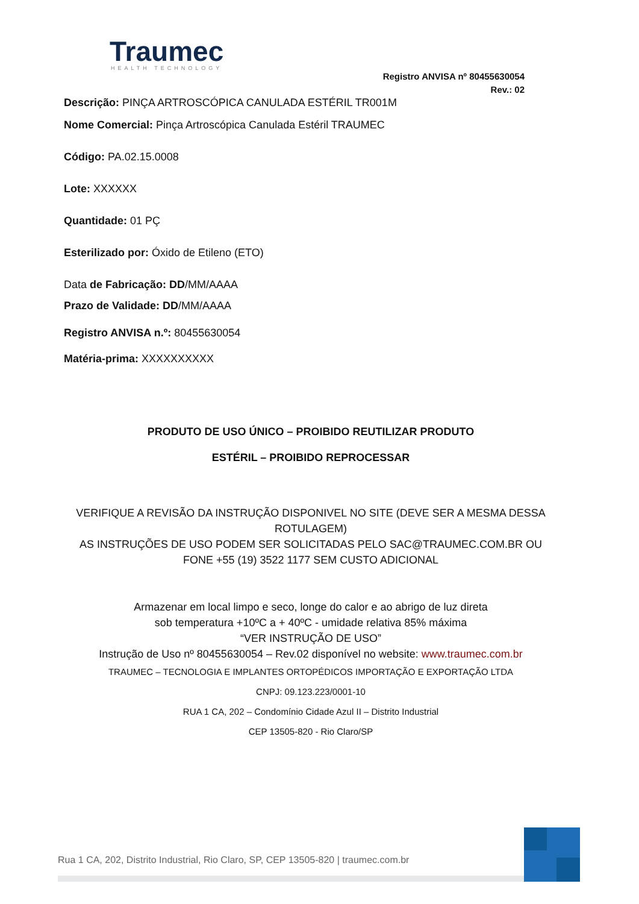Traumec
HEALTH TECHNOLOGY
Registro ANVISA nº 80455630054
Rev.: 02
Descrição: PINÇA ARTROSCÓPICA CANULADA ESTÉRIL TR001M
Nome Comercial: Pinça Artroscópica Canulada Estéril TRAUMEC
Código: PA.02.15.0008
Lote: XXXXXX
Quantidade: 01 PÇ
Esterilizado por: Óxido de Etileno (ETO)
Data de Fabricação: DD/MM/AAAA
Prazo de Validade: DD/MM/AAAA
Registro ANVISA n.º: 80455630054
Matéria-prima: XXXXXXXXXX
PRODUTO DE USO ÚNICO – PROIBIDO REUTILIZAR PRODUTO
ESTÉRIL – PROIBIDO REPROCESSAR
VERIFIQUE A REVISÃO DA INSTRUÇÃO DISPONIVEL NO SITE (DEVE SER A MESMA DESSA ROTULAGEM)
AS INSTRUÇÕES DE USO PODEM SER SOLICITADAS PELO SAC@TRAUMEC.COM.BR OU FONE +55 (19) 3522 1177 SEM CUSTO ADICIONAL
Armazenar em local limpo e seco, longe do calor e ao abrigo de luz direta
sob temperatura +10ºC a + 40ºC - umidade relativa 85% máxima
“VER INSTRUÇÃO DE USO”
Instrução de Uso nº 80455630054 – Rev.02 disponível no website: www.traumec.com.br
TRAUMEC – TECNOLOGIA E IMPLANTES ORTOPÉDICOS IMPORTAÇÃO E EXPORTAÇÃO LTDA
CNPJ: 09.123.223/0001-10
RUA 1 CA, 202 – Condomínio Cidade Azul II – Distrito Industrial
CEP 13505-820 - Rio Claro/SP
Rua 1 CA, 202, Distrito Industrial, Rio Claro, SP, CEP 13505-820 | traumec.com.br